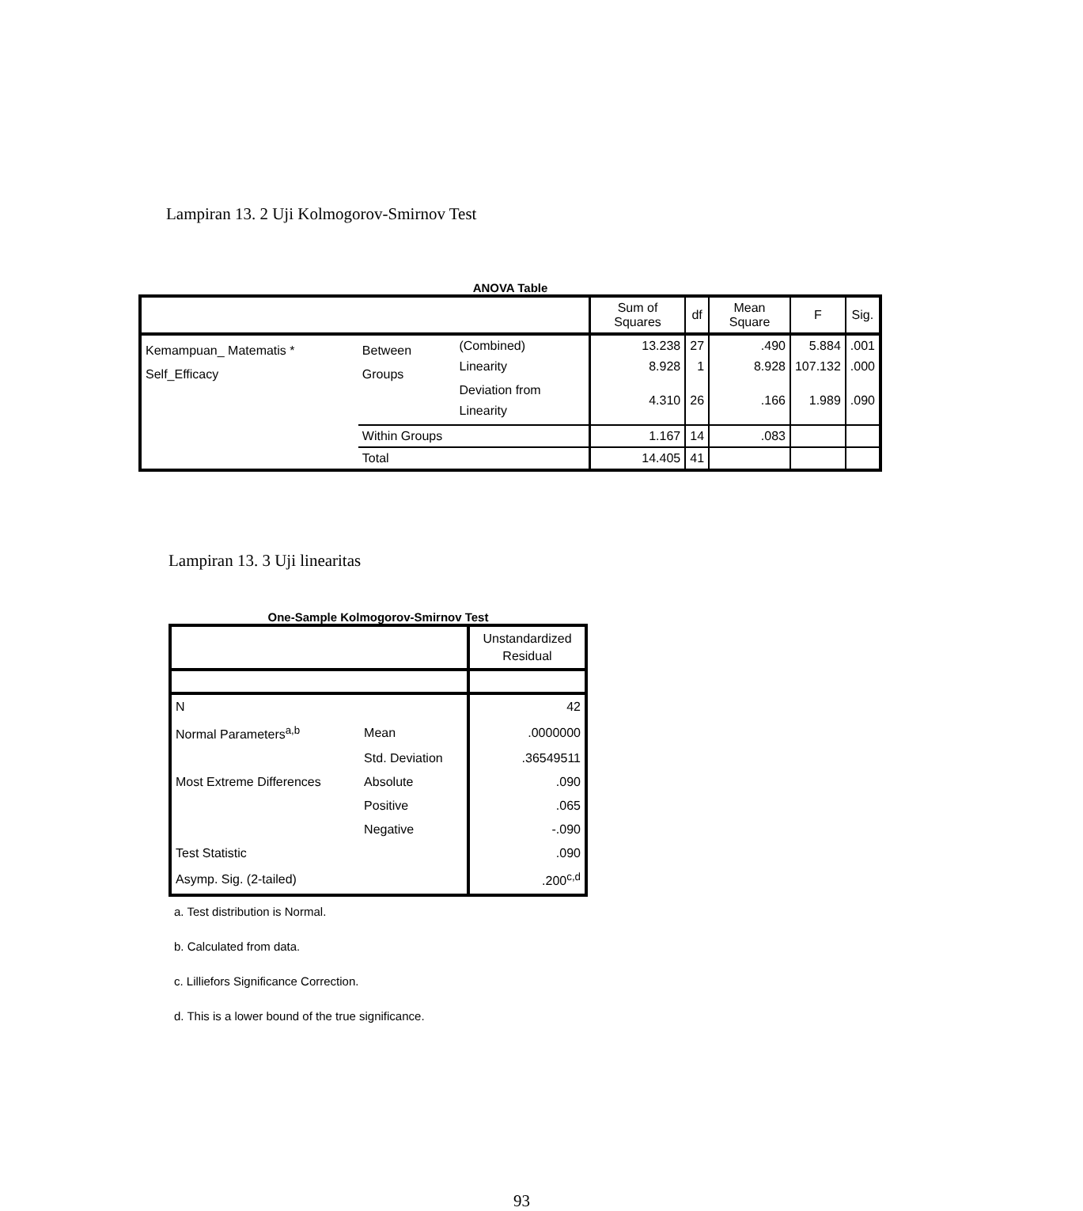Lampiran 13. 2 Uji Kolmogorov-Smirnov Test
ANOVA Table
| | | | Sum of Squares | df | Mean Square | F | Sig. |
| --- | --- | --- | --- | --- | --- | --- | --- |
| Kemampuan_ Matematis * Self_Efficacy | Between Groups | (Combined) | 13.238 | 27 | .490 | 5.884 | .001 |
| | | Linearity | 8.928 | 1 | 8.928 | 107.132 | .000 |
| | | Deviation from Linearity | 4.310 | 26 | .166 | 1.989 | .090 |
| | Within Groups | | 1.167 | 14 | .083 | | |
| | Total | | 14.405 | 41 | | | |
Lampiran 13. 3 Uji linearitas
One-Sample Kolmogorov-Smirnov Test
| | | Unstandardized Residual |
| --- | --- | --- |
| N | | 42 |
| Normal Parameters<sup>a,b</sup> | Mean | .0000000 |
| | Std. Deviation | .36549511 |
| Most Extreme Differences | Absolute | .090 |
| | Positive | .065 |
| | Negative | -.090 |
| Test Statistic | | .090 |
| Asymp. Sig. (2-tailed) | | .200<sup>c,d</sup> |
a. Test distribution is Normal.
b. Calculated from data.
c. Lilliefors Significance Correction.
d. This is a lower bound of the true significance.
93